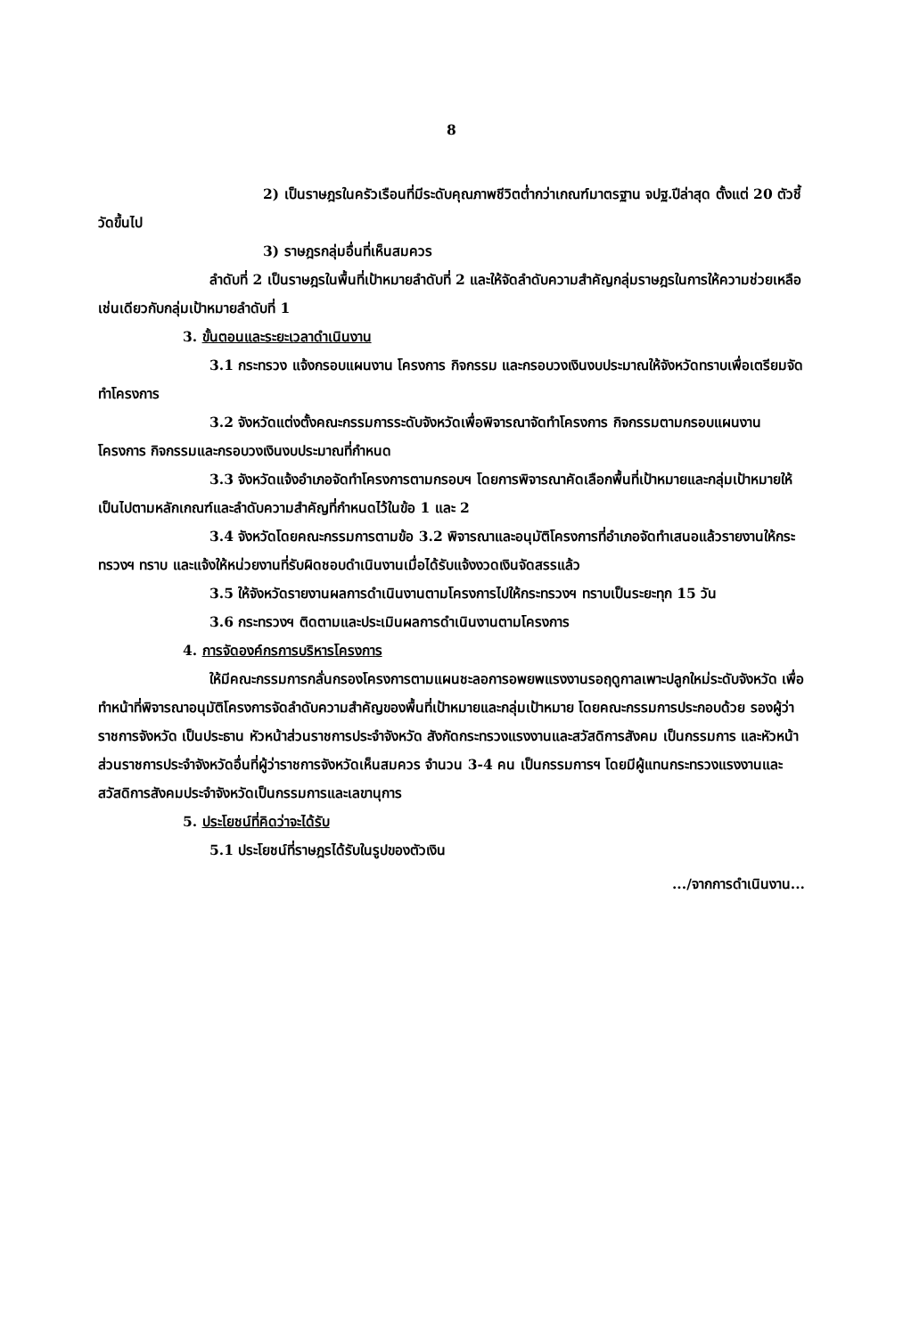8
2) เป็นราษฎรในครัวเรือนที่มีระดับคุณภาพชีวิตต่ำกว่าเกณฑ์มาตรฐาน จปฐ.ปีล่าสุด ตั้งแต่ 20 ตัวชี้วัดขึ้นไป
3) ราษฎรกลุ่มอื่นที่เห็นสมควร
ลำดับที่ 2 เป็นราษฎรในพื้นที่เป้าหมายลำดับที่ 2 และให้จัดลำดับความสำคัญกลุ่มราษฎรในการให้ความช่วยเหลือเช่นเดียวกับกลุ่มเป้าหมายลำดับที่ 1
3. ขั้นตอนและระยะเวลาดำเนินงาน
3.1 กระทรวง แจ้งกรอบแผนงาน โครงการ กิจกรรม และกรอบวงเงินงบประมาณให้จังหวัดทราบเพื่อเตรียมจัดทำโครงการ
3.2 จังหวัดแต่งตั้งคณะกรรมการระดับจังหวัดเพื่อพิจารณาจัดทำโครงการ กิจกรรมตามกรอบแผนงาน โครงการ กิจกรรมและกรอบวงเงินงบประมาณที่กำหนด
3.3 จังหวัดแจ้งอำเภอจัดทำโครงการตามกรอบฯ โดยการพิจารณาคัดเลือกพื้นที่เป้าหมายและกลุ่มเป้าหมายให้เป็นไปตามหลักเกณฑ์และลำดับความสำคัญที่กำหนดไว้ในข้อ 1 และ 2
3.4 จังหวัดโดยคณะกรรมการตามข้อ 3.2 พิจารณาและอนุมัติโครงการที่อำเภอจัดทำเสนอแล้วรายงานให้กระทรวงฯ ทราบ และแจ้งให้หน่วยงานที่รับผิดชอบดำเนินงานเมื่อได้รับแจ้งงวดเงินจัดสรรแล้ว
3.5 ให้จังหวัดรายงานผลการดำเนินงานตามโครงการไปให้กระทรวงฯ ทราบเป็นระยะทุก 15 วัน
3.6 กระทรวงฯ ติดตามและประเมินผลการดำเนินงานตามโครงการ
4. การจัดองค์กรการบริหารโครงการ
ให้มีคณะกรรมการกลั่นกรองโครงการตามแผนชะลอการอพยพแรงงานรอฤดูกาลเพาะปลูกใหม่ระดับจังหวัด เพื่อทำหน้าที่พิจารณาอนุมัติโครงการจัดลำดับความสำคัญของพื้นที่เป้าหมายและกลุ่มเป้าหมาย โดยคณะกรรมการประกอบด้วย รองผู้ว่าราชการจังหวัด เป็นประธาน หัวหน้าส่วนราชการประจำจังหวัด สังกัดกระทรวงแรงงานและสวัสดิการสังคม เป็นกรรมการ และหัวหน้าส่วนราชการประจำจังหวัดอื่นที่ผู้ว่าราชการจังหวัดเห็นสมควร จำนวน 3-4 คน เป็นกรรมการฯ โดยมีผู้แทนกระทรวงแรงงานและสวัสดิการสังคมประจำจังหวัดเป็นกรรมการและเลขานุการ
5. ประโยชน์ที่คิดว่าจะได้รับ
5.1 ประโยชน์ที่ราษฎรได้รับในรูปของตัวเงิน
.../จากการดำเนินงาน...